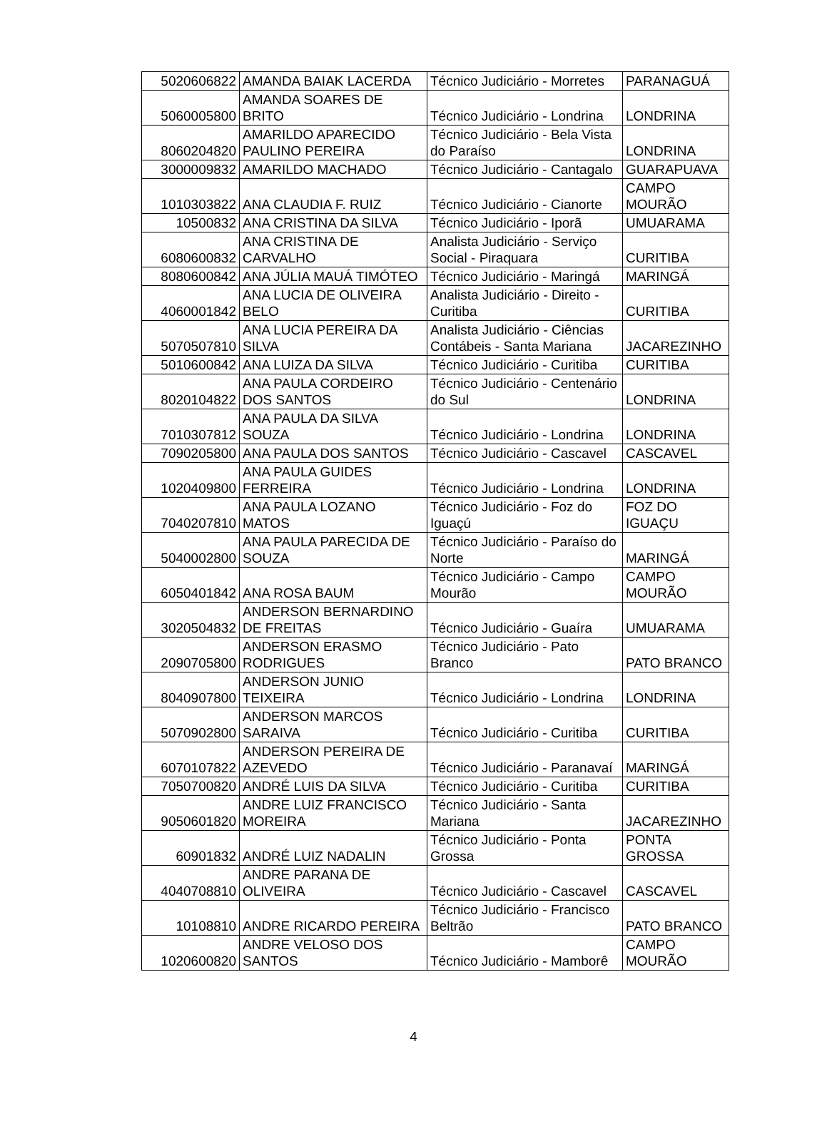| 5020606822 | AMANDA BAIAK LACERDA | Técnico Judiciário - Morretes | PARANAGUÁ |
| 5060005800 | AMANDA SOARES DE BRITO | Técnico Judiciário - Londrina | LONDRINA |
| 8060204820 | AMARILDO APARECIDO PAULINO PEREIRA | Técnico Judiciário - Bela Vista do Paraíso | LONDRINA |
| 3000009832 | AMARILDO MACHADO | Técnico Judiciário - Cantagalo | GUARAPUAVA |
| 1010303822 | ANA CLAUDIA F. RUIZ | Técnico Judiciário - Cianorte | CAMPO MOURÃO |
| 10500832 | ANA CRISTINA DA SILVA | Técnico Judiciário - Iporã | UMUARAMA |
| 6080600832 | ANA CRISTINA DE CARVALHO | Analista Judiciário - Serviço Social - Piraquara | CURITIBA |
| 8080600842 | ANA JÚLIA MAUÁ TIMÓTEO | Técnico Judiciário - Maringá | MARINGÁ |
| 4060001842 | ANA LUCIA DE OLIVEIRA BELO | Analista Judiciário - Direito - Curitiba | CURITIBA |
| 5070507810 | ANA LUCIA PEREIRA DA SILVA | Analista Judiciário - Ciências Contábeis - Santa Mariana | JACAREZINHO |
| 5010600842 | ANA LUIZA DA SILVA | Técnico Judiciário - Curitiba | CURITIBA |
| 8020104822 | ANA PAULA CORDEIRO DOS SANTOS | Técnico Judiciário - Centenário do Sul | LONDRINA |
| 7010307812 | ANA PAULA DA SILVA SOUZA | Técnico Judiciário - Londrina | LONDRINA |
| 7090205800 | ANA PAULA DOS SANTOS | Técnico Judiciário - Cascavel | CASCAVEL |
| 1020409800 | ANA PAULA GUIDES FERREIRA | Técnico Judiciário - Londrina | LONDRINA |
| 7040207810 | ANA PAULA LOZANO MATOS | Técnico Judiciário - Foz do Iguaçú | FOZ DO IGUAÇU |
| 5040002800 | ANA PAULA PARECIDA DE SOUZA | Técnico Judiciário - Paraíso do Norte | MARINGÁ |
| 6050401842 | ANA ROSA BAUM | Técnico Judiciário - Campo Mourão | CAMPO MOURÃO |
| 3020504832 | ANDERSON BERNARDINO DE FREITAS | Técnico Judiciário - Guaíra | UMUARAMA |
| 2090705800 | ANDERSON ERASMO RODRIGUES | Técnico Judiciário - Pato Branco | PATO BRANCO |
| 8040907800 | ANDERSON JUNIO TEIXEIRA | Técnico Judiciário - Londrina | LONDRINA |
| 5070902800 | ANDERSON MARCOS SARAIVA | Técnico Judiciário - Curitiba | CURITIBA |
| 6070107822 | ANDERSON PEREIRA DE AZEVEDO | Técnico Judiciário - Paranavaí | MARINGÁ |
| 7050700820 | ANDRÉ LUIS DA SILVA | Técnico Judiciário - Curitiba | CURITIBA |
| 9050601820 | ANDRE LUIZ FRANCISCO MOREIRA | Técnico Judiciário - Santa Mariana | JACAREZINHO |
| 60901832 | ANDRÉ LUIZ NADALIN | Técnico Judiciário - Ponta Grossa | PONTA GROSSA |
| 4040708810 | ANDRE PARANA DE OLIVEIRA | Técnico Judiciário - Cascavel | CASCAVEL |
| 10108810 | ANDRE RICARDO PEREIRA | Técnico Judiciário - Francisco Beltrão | PATO BRANCO |
| 1020600820 | ANDRE VELOSO DOS SANTOS | Técnico Judiciário - Mamborê | CAMPO MOURÃO |
4